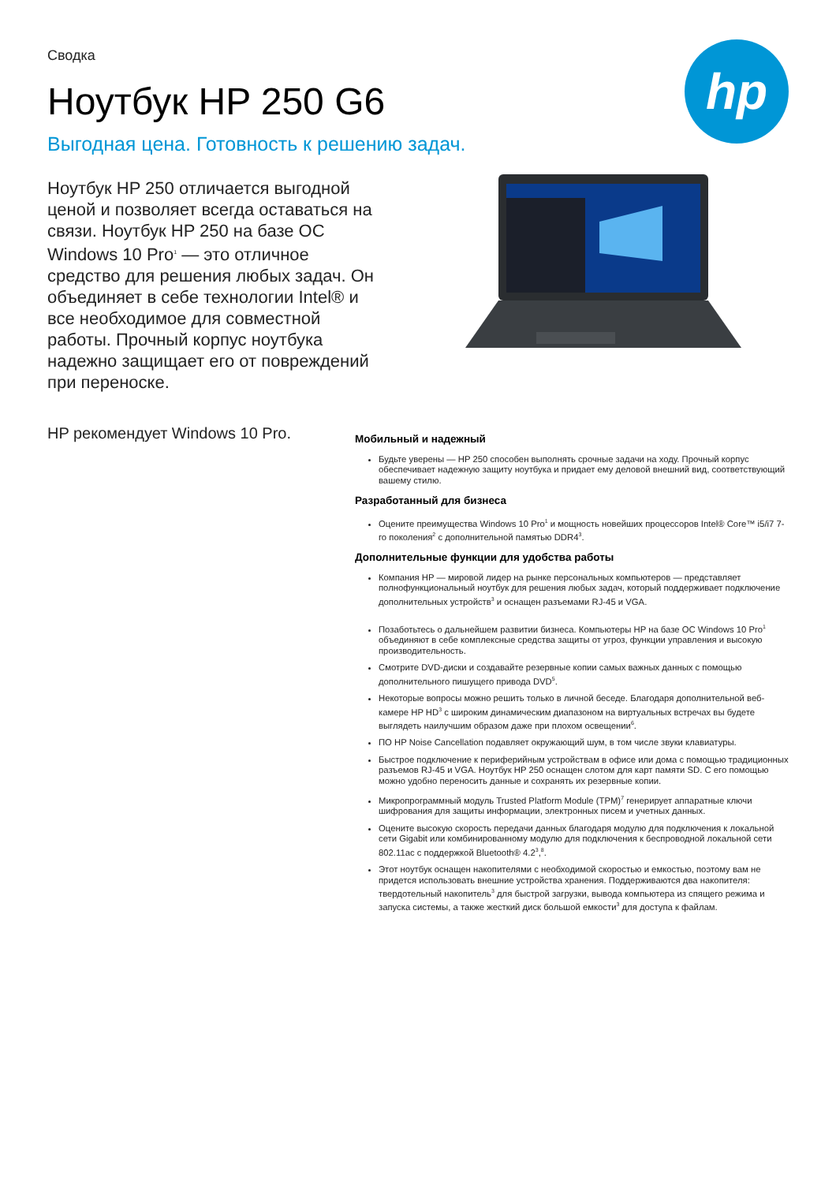Сводка
Ноутбук HP 250 G6
Выгодная цена. Готовность к решению задач.
hp
Ноутбук HP 250 отличается выгодной ценой и позволяет всегда оставаться на связи. Ноутбук HP 250 на базе ОС Windows 10 Pro<sup>1</sup> — это отличное средство для решения любых задач. Он объединяет в себе технологии Intel® и все необходимое для совместной работы. Прочный корпус ноутбука надежно защищает его от повреждений при переноске.
HP рекомендует Windows 10 Pro.
Мобильный и надежный
Будьте уверены — HP 250 способен выполнять срочные задачи на ходу. Прочный корпус обеспечивает надежную защиту ноутбука и придает ему деловой внешний вид, соответствующий вашему стилю.
Разработанный для бизнеса
Оцените преимущества Windows 10 Pro<sup>1</sup> и мощность новейших процессоров Intel® Core™ i5/i7 7-го поколения<sup>2</sup> с дополнительной памятью DDR4<sup>3</sup>.
Дополнительные функции для удобства работы
Компания HP — мировой лидер на рынке персональных компьютеров — представляет полнофункциональный ноутбук для решения любых задач, который поддерживает подключение дополнительных устройств<sup>3</sup> и оснащен разъемами RJ-45 и VGA.
Позаботьтесь о дальнейшем развитии бизнеса. Компьютеры HP на базе ОС Windows 10 Pro<sup>1</sup> объединяют в себе комплексные средства защиты от угроз, функции управления и высокую производительность.
Смотрите DVD-диски и создавайте резервные копии самых важных данных с помощью дополнительного пишущего привода DVD<sup>5</sup>.
Некоторые вопросы можно решить только в личной беседе. Благодаря дополнительной веб-камере HP HD<sup>3</sup> с широким динамическим диапазоном на виртуальных встречах вы будете выглядеть наилучшим образом даже при плохом освещении<sup>6</sup>.
ПО HP Noise Cancellation подавляет окружающий шум, в том числе звуки клавиатуры.
Быстрое подключение к периферийным устройствам в офисе или дома с помощью традиционных разъемов RJ-45 и VGA. Ноутбук HP 250 оснащен слотом для карт памяти SD. С его помощью можно удобно переносить данные и сохранять их резервные копии.
Микропрограммный модуль Trusted Platform Module (TPM)<sup>7</sup> генерирует аппаратные ключи шифрования для защиты информации, электронных писем и учетных данных.
Оцените высокую скорость передачи данных благодаря модулю для подключения к локальной сети Gigabit или комбинированному модулю для подключения к беспроводной локальной сети 802.11ac с поддержкой Bluetooth® 4.2<sup>3</sup>,<sup>8</sup>.
Этот ноутбук оснащен накопителями с необходимой скоростью и емкостью, поэтому вам не придется использовать внешние устройства хранения. Поддерживаются два накопителя: твердотельный накопитель<sup>3</sup> для быстрой загрузки, вывода компьютера из спящего режима и запуска системы, а также жесткий диск большой емкости<sup>3</sup> для доступа к файлам.